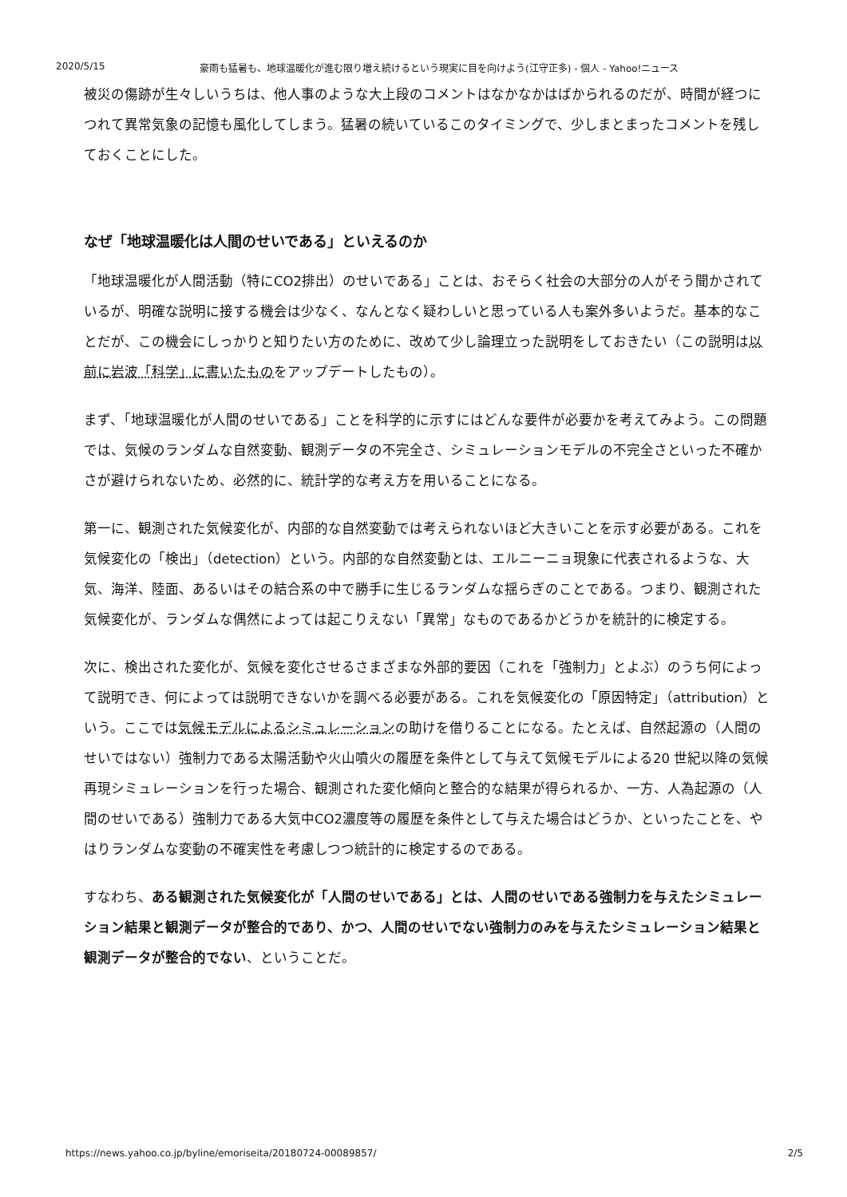2020/5/15 豪雨も猛暑も、地球温暖化が進む限り増え続けるという現実に目を向けよう(江守正多) - 個人 - Yahoo!ニュース
被災の傷跡が生々しいうちは、他人事のような大上段のコメントはなかなかはばかられるのだが、時間が経つにつれて異常気象の記憶も風化してしまう。猛暑の続いているこのタイミングで、少しまとまったコメントを残しておくことにした。
なぜ「地球温暖化は人間のせいである」といえるのか
「地球温暖化が人間活動（特にCO2排出）のせいである」ことは、おそらく社会の大部分の人がそう聞かされているが、明確な説明に接する機会は少なく、なんとなく疑わしいと思っている人も案外多いようだ。基本的なことだが、この機会にしっかりと知りたい方のために、改めて少し論理立った説明をしておきたい（この説明は以前に岩波「科学」に書いたものをアップデートしたもの）。
まず、「地球温暖化が人間のせいである」ことを科学的に示すにはどんな要件が必要かを考えてみよう。この問題では、気候のランダムな自然変動、観測データの不完全さ、シミュレーションモデルの不完全さといった不確かさが避けられないため、必然的に、統計学的な考え方を用いることになる。
第一に、観測された気候変化が、内部的な自然変動では考えられないほど大きいことを示す必要がある。これを気候変化の「検出」（detection）という。内部的な自然変動とは、エルニーニョ現象に代表されるような、大気、海洋、陸面、あるいはその結合系の中で勝手に生じるランダムな揺らぎのことである。つまり、観測された気候変化が、ランダムな偶然によっては起こりえない「異常」なものであるかどうかを統計的に検定する。
次に、検出された変化が、気候を変化させるさまざまな外部的要因（これを「強制力」とよぶ）のうち何によって説明でき、何によっては説明できないかを調べる必要がある。これを気候変化の「原因特定」（attribution）という。ここでは気候モデルによるシミュレーションの助けを借りることになる。たとえば、自然起源の（人間のせいではない）強制力である太陽活動や火山噴火の履歴を条件として与えて気候モデルによる20 世紀以降の気候再現シミュレーションを行った場合、観測された変化傾向と整合的な結果が得られるか、一方、人為起源の（人間のせいである）強制力である大気中CO2濃度等の履歴を条件として与えた場合はどうか、といったことを、やはりランダムな変動の不確実性を考慮しつつ統計的に検定するのである。
すなわち、ある観測された気候変化が「人間のせいである」とは、人間のせいである強制力を与えたシミュレーション結果と観測データが整合的であり、かつ、人間のせいでない強制力のみを与えたシミュレーション結果と観測データが整合的でない、ということだ。
https://news.yahoo.co.jp/byline/emoriseita/20180724-00089857/ 2/5